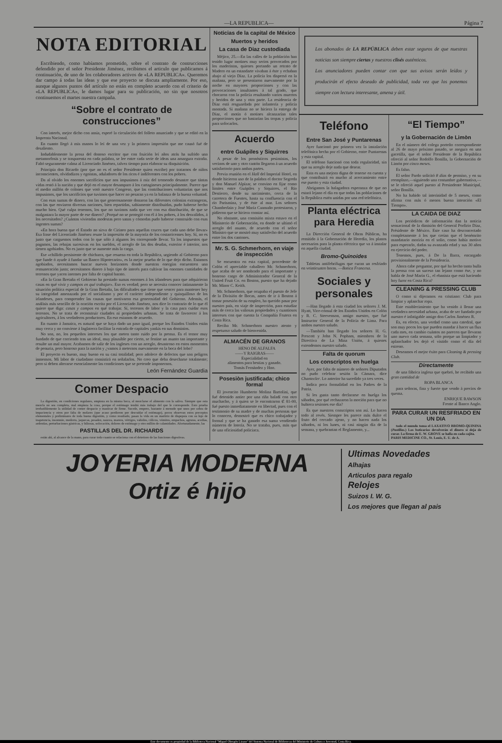—LA REPUBLICA— Página 7
NOTA EDITORIAL
Escribiendo, como habíamos prometido, sobre el contrato de contrucciones defendido por el señor Presidente Jiménez, recibimos el articulo que publicamos á continuaciòn, de uno de los colaboradores activos de «LA REPUBLICA». Queremos dar campo á todas las ideas y que ese proyecto se discuta ampliamente. Por eso, aunque algunos puntos del artículo no están en completo acuerdo con el criterio de «LA REPUBLICA», le damos lugar para su publicación, no sin que nosotros continuemos el martes nuestra campaña.
“Sobre el contrato de construcciones”
Con interés, mejor dicho con ansia, esperé la circulación del folleto anunciado y que se editó en la Imprenta Nacional.
En cuanto llegó á mis manos lo leí de una vez y la primera impresión que me causó fué de desaliento.
Indudablemente la prosa del donoso escritor que con fruición leí años atrás ha sufrido una metamorfosis y se trasparenta en cada palabra, se lee entre cada serie de ideas una amargura extraña. Faltó seguramente calma al Licenciado Jiménez, talvez tiempo para elaborar su disquisición.
Principia don Ricardo (por que no es el señor Presidente quien escribe) por tratarnos de niños inconscientes, olvidadizos y egoistas, aduladores de los ricos é indiferentes con los pobres.
Da al olvido los enormes sacrificios que nos impusimos á raiz del tremendo desastre que tántas vidas restó á la nación y que dejó en el mayor desamparo á los cartagineses principalmente. Parece que el medio millón de colones que votó nuestro Congreso, que las contribuciones voluntarias que nos impusimos, que los sacrificios que tuvimos que hacer no pesaran ya en la balanza de la buena voluntad.
Con esas sumas de dinero, con las que generosamente donaron las diferentes colonias extrangeras, con las que enviaron diversas naciones, bien repartidas, sabiamente distribuidas, pudo haberse hecho mucho bien. Qué culpa tenemos, los que no tuvimos nada que ver con esa distribución, de que se malgastara la mayor parte de ese dinero? ¿Porqué no se protegió con él á los pobres, á los desvalidos, á los necesitados? ¿Cuántas viviendas modestas pero sanas y cómodas pudo haberse construido con esas ingentes sumas?
«En hora buena que el Estado no sirva de Cirineo para aquellas cruces que cada uno debe llevar» Esa frase del Licenciado Jiménez reune la impresión de la mayoría de los costarricenses hoy. Sí, no es justo que carguemos todos con lo que sólo á algunos les corresponde llevar. Ya los impuestos que pagamos, las rebajas sucesivas en los sueldos, el arreglo de las dos deudas, exterior é interior, nos tienen agobiados. No es justo que se aumente más la carga.
Ese «chillido persistente de chicharra, que resuena en toda la República, urgiendo al Gobierno para que funde ó ayude á fundar un Banco Hipotecario», es la mejor prueba de lo que dejo dicho. Estamos agobiados, necesitamos buscar nuevos horizontes donde nuestras energías encuentren una remuneración justa; necesitamos dinero á bajo tipo de interés para cultivar las enormes cantidades de terrenos que yacen inermes por falta de capital barato.
«En la Gran Bretaña el Gobierno ha prestado sumas enormes á los irlandeses para que adquirieran casas en qué vivir y campos en qué trabajar». Eso es verdad; pero se necesita conocer íntimamente la situación política especial de la Gran Bretaña, las dificultades que tiene que vencer para mantener hoy su integridad amenazada por el socialismo y por el carácter independiente y quisquilloso de los irlandeses, para comprender las causas que motivaron esa generosidad del Gobierno. Además, el análisis más sencillo de la oración escrita por el Licenciado Jiménez, nos dice lo contrario de lo que él quiere que diga: casas y campos en qué trabajar. Sí, terrenos de labor y la casa para cuidar esos terrenos. No se trata de reconstruir ciudades ni propiedades urbanas. Se trata de favorecer á los agricultores, á los verdaderos productores. En eso estamos de acuerdo.
En cuanto á Jamaica, es natural que se haya dado un paso igual, porque los Estados Unidos están muy cerca y no conviene á Inglaterra facilitar la entrada de capitales yankis en sus dominios.
No son, no, los pequeños intereses los que meten tanto ruido por la prensa. Es el temor muy fundado de que corriendo tras un ideal, muy plausible por cierto, se festine un asunto tan importante y resulte un mal mayor. Acabamos de salir de los ingleses con un arreglo, desastroso en estos momentos de penuria, pero honroso para la nación y ¿vamos á meternos nuevamente en la boca del lobo?
El proyecto es bueno, muy bueno en su casi totalidad; pero adolece de defectos que son peligros inmensos. Mi labor de ciudadano consistirá en señalarlos. No creo que deba desecharse totalmente; pero si deben alterarse esencialmente las condiciones que se pretende imponernos.
León Fernández Guardia
Comer Despacio
La digestión, en condiciones regulares, empieza en la misma boca, al mezclarse el alimento con la saliva. Siempre que esta mezcla no sea completa, mal empieza la cosa, porque el estómago tendrá más trabajo del que le corresponde. Esto prueba irrebatiblemente la utilidad de comer despacio y masticar de firme. Sucede, empero, bastante á menudo que unos por sobra de impaciencia y otros por falta de molares (que acaso perdieron por descuidar el estómago), pocos observan estos preceptos elementales y preliminares de toda buena digestión, y como resultado, pasan la vida en un martirio de dispepsia con su lujo de inapetencia, insomnio, modorra, jaquecas, pesadez, naucea, mareos, vértigos, vahidos, cólicos, vómitos, empachos, agruras, acedías, ardentías, perturbaciones gástricas, y biliosas, sofocación, dolores de estómago y otro millón de calamidades. Afortunadamente, las
PASTILLAS DEL DR. RICHARDS
están ahí, al alcance de la mano, para curar todo cuanto se relaciona con el deterioro de las funciones digestivas.
Noticias de la capital de México
Muertos y heridos
La casa de Diaz custodiada
Méjico, 25.—En las calles de la población han tenido lugar motines muy serios provocados por los maderistas, quienes portando un retrato de Madero en un estandarte vivaban á éste y echaban abajo al viejo Díaz. La policía los dispersó en la mañana, pero se presentaron nuevamente por la noche en mayores proporciones y con las provocaciones insultantes á tal grado, que chocaron con la policía resultando varios muertos y heridos de una y otra parte. La residencia de Díaz está resguardada por infantería y policía montada. Si mañana no se hiciera la entrega de Díaz, el motín ó motines alcanzarían tales proporciones que no bastarían las tropas y policía para sofocarlos.
Acuerdo
entre Guápiles y Siquirres
A pesar de los pronósticos pesimistas, los vecinos de uno y otro cantón llegaron á un acuerdo satisfactorio para ambas partes.
Previa reunión en el Hall del Imperial Hotel, en donde hicieron uso de la palabra el doctor Segreda y don Manuel Alpízar, se convino en fijar como límites entre Guápiles y Siquirres, el Río Destierro, desde su nacimiento, cerca de la carretera de Fuentes, hasta su confluencia con el río Parismina, y de éste al mar. Los señores Chamberlain y José María Caamaño protestaron, y pidieron que se hiciera constar así.
No obstante, una comisión mixta estuvo en el Ministerio de Gobernación, en donde se ultimó el arreglo del asunto, de acuerdo con el señor Ministro que se mostró muy satisfecho del acuerdo entre los dos cantones.
Mr. S. G. Schmerhorn, en viaje de inspección
Se encuentra en esta capital, procedente de Colón el apreciable caballero Mr. Schmerhorn, que acaba de ser nombrado para el importante y honroso cargo de Administrador General de la United Fruit Co. en Boston, puesto que ha dejado Mr. Minor C. Keith.
Mr. Schmerhorn, que ocupaba el puesto de Jefe de la División de Bocas, antes de ir á Boston á tomar posesión de su empleo, ha querido pasar por nuestro país, en viaje de inspección, para estudiar más de cerca las valiosas propiedades y cuantiosos intereses con que cuenta la Compañía Frutera en Costa Rica.
Reciba Mr. Schmerhorn nuestro atento y respetuoso saludo de bienvenida.
ALMACÉN DE GRANOS
HENO DE ALFALFA
——Y RAIGRAS——
Especialidad en
alimentos para bestias y ganado.
Tomás Fernández y Hno.
Posesiòn justificada; chico formal
El jovencito Humberto Molina Bartolini, que fué detenido antier por una riña baladí con otro muchacho, y á quien se le encontraron ₡ 81-00, fué puesto inmediatamente en libertad, pues con el testimonio de su madre y de muchas personas que lo conocen, demostró que es chico trabajador y formal y que se ha ganado esa suma vendiendo números de lotería. No se trataba, pues, más que de una oficiosidad policiaca.
Los abonados de LA REPÚBLICA deben estar seguros de que nuestras noticias son siempre ciertas y nuestros clisés auténticos.
Los anunciadores pueden contar con que sus avisos serán leídos y producirán el efecto deseado de publicidad, toda vez que los ponemos siempre con lectura interesante, amena y útil.
Teléfono
Entre San José y Puntarenas
Ayer funcionó por primera vez la instalación telefónica hecha por el Gobierno, entre Puntarenas y esta capital.
El teléfono funcionó con toda regularidad, sin que su arreglo deje nada que desear.
Esta es una mejora digna de tenerse en cuenta y que contribuirá en mucho al acercamiento entre ese puerto y esta ciudad.
Abrigamos la halagadora esperanza de que no estará lejano el día en que todas las poblaciones de la República estén unidas por una red telefónica.
Planta eléctrica para Heredia
La Dirección General de Obras Públicas, ha remitido á la Gobernación de Heredia, los planos necesarios para la planta eléctrica que va á instalar en aquella ciudad.
Bromo-Quinoides
Tabletas antifebrifugas que curan un resfriado en veinticuatro horas. —Botica Francesa.
Sociales y personales
—Han llegado á esta ciudad los señores J. M. Hyatt, Vice-cónsul de los Estados Unidos en Colón y R. C. Steevenson, amigo nuestro, que fué Instructor General de la Policía de Lima. Para ambos nuestro saludo.
—También han llegado los señores H. G. Prescott y John N. Popham, miembros de la Directiva de La Mina Unión, á quienes extendemos nuestro saludo.
Falta de quorum
Los conscriptos en huelga
Ayer, por falta de número de señores Diputados no pudo celebrar sesión la Cámara, dice Chantecler. Lo anterior ha sucedido ya tres veces.
Indica poca formalidad en los Padres de la Patria.
Si les gusta tanto declararse en huelga los sábados, por qué rechazaron la moción para que no hubiera sesiones ese día?
Es que nuestros conscriptos son así. Lo hacen todo al revés. Siempre les parece más dulce el fruto del cercado ajeno, y no hacen nada los sábados, ni los lunes, ni casi ningún día de la semana, y quebrantan el Reglamento, y...
“El Tiempo”
y la Gobernación de Limòn
En el número del colega porteño correspondiente al 26 de mayo próximo pasado, se asegura en una gacetilla, que el señor Presidente de la República ofreció al señor Rodolfo Bonilla, la Gobernación de Limón por cinco meses.
Es falso.
El señor Pardo solicitó 8 días de permiso, y en su reemplazo,—siguiendo una costumbre gubernativa,—se le ofreció aquel puesto al Presindente Municipal, señor Bonilla.
No ha habido tal interinidad de 5 meses, como afirma con más ó menos buena intención «El Tiempo».
LA CAIDA DE DIAZ
Los periódicos de información dan la noticia sensacional de la dimisión del General Porfirio Díaz, Présidente de México. Este caso ha desconcertado completamente á los que creían que el benémrito mandatario moriría en el solio, como había motivo para esperarlo, dadas su avanzada edad y sus 30 años en ejercicio del poder.
Tenemos, pues, á De la Barra, encargado provisionalmente de la Presidencia.
Ahora cabe preguntar, por qué ha hecho tanta bulla la prensa con un suceso tan lejano como ése, y no habla de José Marín G., el ebanista que está haciendo hoy furor en Costa Rica?
CLEANING & PRESSING CLUB
O como si dijeramos en cristiano: Club para limpiar y aplanchar ropa.
Este establecimiento que ha venido á llenar una verdadera necesidad urbana, acaba de ser fundado por nuestro é infatigable amigo don Carlos Jiménez R.
Es, en efecto, una verdad como una catedral, que son muy pocos los que pueden mandar á hacer un flux cada mes, en cambio cuántos no parecen que llevaran uno nuevo cada semana, sólo porque un limpiador y aplanchador les dejó el vistido como el día del estreno.
Deseamos el mejor éxito para Cleaning & pressing Club.
Directamente
de una fábrica inglesa que quebró, he recibido una gran cantidad de
ROPA BLANCA
para señoras, fina y fuerte que vendo á precios de quema.
ENRIQUE RAWSON
Frente al Banco Anglo.
PARA CURAR UN RESFRIADO EN UN DIA
todo el mundo toma el LAXATIVO BROMO-QUININA (Pastillas.) Los boticarios devolverán el dinero si deja de curar. La firma de E. W. GROVE se halla en cada cajita.
PARIS MEDICINE CO., St. Louis, E. U. de A.
JOYERIA MODERNA
Ortiz é hijo
Ultimas Novedades
Alhajas
Articulos para regalo
Relojes
Suizos I. W. G.
Los mejores que llegan al pais
Este documento es propiedad de la Biblioteca Nacional "Miguel Obregón Lizano" del Sistema Nacional de Bibliotecas del Ministerio de Cultura y Juventud, Costa Rica.